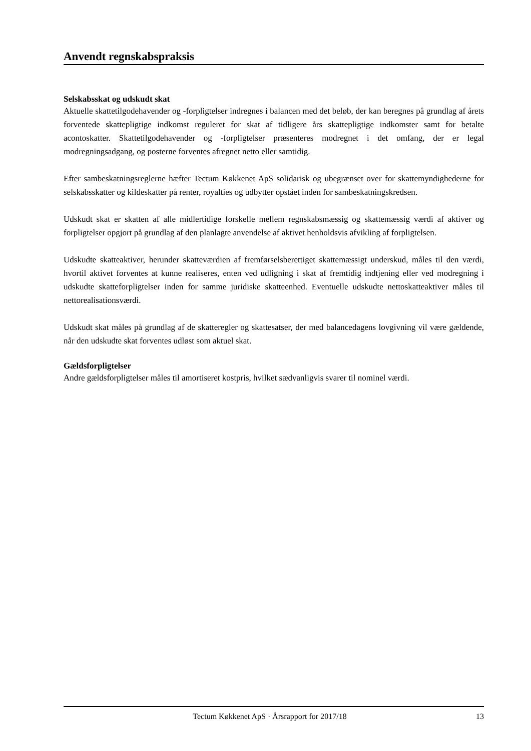Anvendt regnskabspraksis
Selskabsskat og udskudt skat
Aktuelle skattetilgodehavender og -forpligtelser indregnes i balancen med det beløb, der kan beregnes på grundlag af årets forventede skattepligtige indkomst reguleret for skat af tidligere års skattepligtige indkomster samt for betalte acontoskatter. Skattetilgodehavender og -forpligtelser præsenteres modregnet i det omfang, der er legal modregningsadgang, og posterne forventes afregnet netto eller samtidig.
Efter sambeskatningsreglerne hæfter Tectum Køkkenet ApS solidarisk og ubegrænset over for skattemyndighederne for selskabsskatter og kildeskatter på renter, royalties og udbytter opstået inden for sambeskatningskredsen.
Udskudt skat er skatten af alle midlertidige forskelle mellem regnskabsmæssig og skattemæssig værdi af aktiver og forpligtelser opgjort på grundlag af den planlagte anvendelse af aktivet henholdsvis afvikling af forpligtelsen.
Udskudte skatteaktiver, herunder skatteværdien af fremførselsberettiget skattemæssigt underskud, måles til den værdi, hvortil aktivet forventes at kunne realiseres, enten ved udligning i skat af fremtidig indtjening eller ved modregning i udskudte skatteforpligtelser inden for samme juridiske skatteenhed. Eventuelle udskudte nettoskatteaktiver måles til nettorealisationsværdi.
Udskudt skat måles på grundlag af de skatteregler og skattesatser, der med balancedagens lovgivning vil være gældende, når den udskudte skat forventes udløst som aktuel skat.
Gældsforpligtelser
Andre gældsforpligtelser måles til amortiseret kostpris, hvilket sædvanligvis svarer til nominel værdi.
Tectum Køkkenet ApS · Årsrapport for 2017/18 13